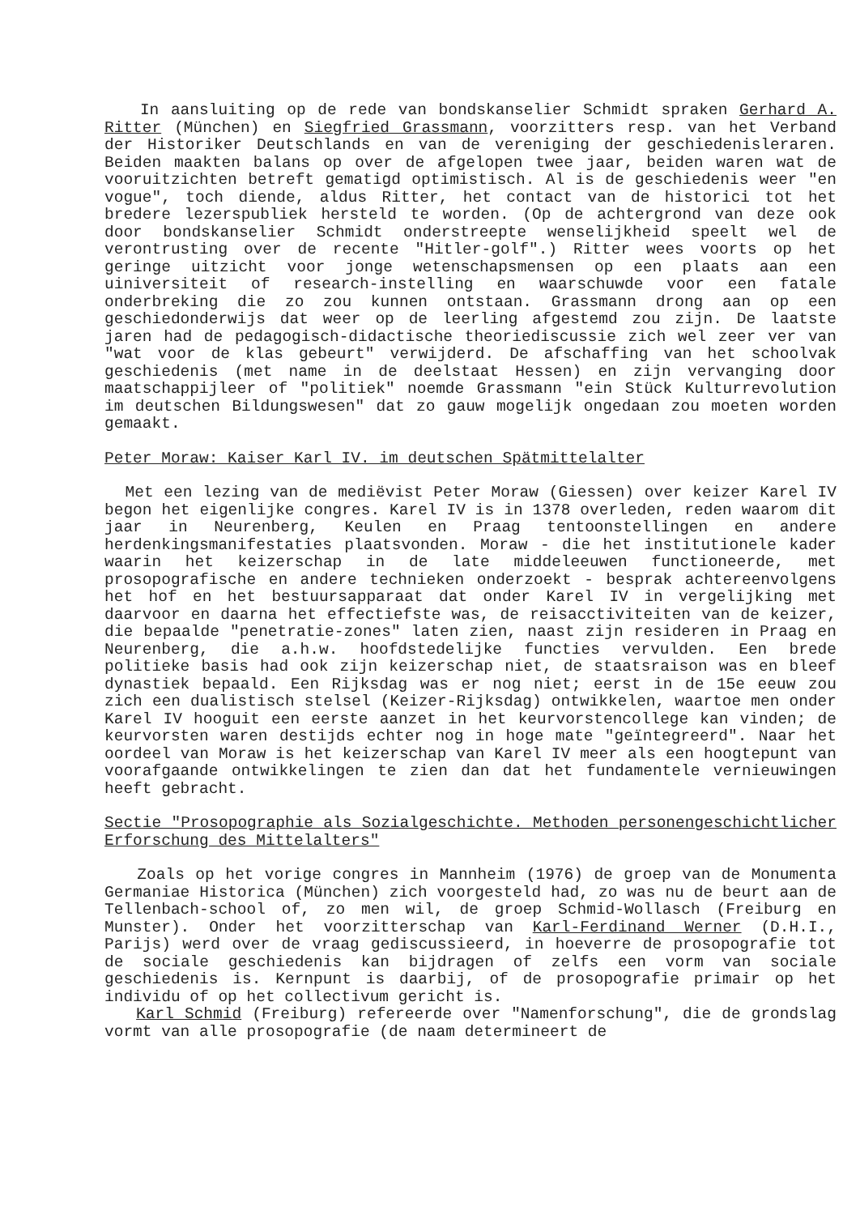In aansluiting op de rede van bondskanselier Schmidt spraken Gerhard A. Ritter (München) en Siegfried Grassmann, voorzitters resp. van het Verband der Historiker Deutschlands en van de vereniging der geschiedenisleraren. Beiden maakten balans op over de afgelopen twee jaar, beiden waren wat de vooruitzichten betreft gematigd optimistisch. Al is de geschiedenis weer "en vogue", toch diende, aldus Ritter, het contact van de historici tot het bredere lezerspubliek hersteld te worden. (Op de achtergrond van deze ook door bondskanselier Schmidt onderstreepte wenselijkheid speelt wel de verontrusting over de recente "Hitler-golf".) Ritter wees voorts op het geringe uitzicht voor jonge wetenschapsmensen op een plaats aan een uiniversiteit of research-instelling en waarschuwde voor een fatale onderbreking die zo zou kunnen ontstaan. Grassmann drong aan op een geschiedonderwijs dat weer op de leerling afgestemd zou zijn. De laatste jaren had de pedagogisch-didactische theoriediscussie zich wel zeer ver van "wat voor de klas gebeurt" verwijderd. De afschaffing van het schoolvak geschiedenis (met name in de deelstaat Hessen) en zijn vervanging door maatschappijleer of "politiek" noemde Grassmann "ein Stück Kulturrevolution im deutschen Bildungswesen" dat zo gauw mogelijk ongedaan zou moeten worden gemaakt.
Peter Moraw: Kaiser Karl IV. im deutschen Spätmittelalter
Met een lezing van de mediëvist Peter Moraw (Giessen) over keizer Karel IV begon het eigenlijke congres. Karel IV is in 1378 overleden, reden waarom dit jaar in Neurenberg, Keulen en Praag tentoonstellingen en andere herdenkingsmanifestaties plaatsvonden. Moraw - die het institutionele kader waarin het keizerschap in de late middeleeuwen functioneerde, met prosopografische en andere technieken onderzoekt - besprak achtereenvolgens het hof en het bestuursapparaat dat onder Karel IV in vergelijking met daarvoor en daarna het effectiefste was, de reisacctiviteiten van de keizer, die bepaalde "penetratie-zones" laten zien, naast zijn resideren in Praag en Neurenberg, die a.h.w. hoofdstedelijke functies vervulden. Een brede politieke basis had ook zijn keizerschap niet, de staatsraison was en bleef dynastiek bepaald. Een Rijksdag was er nog niet; eerst in de 15e eeuw zou zich een dualistisch stelsel (Keizer-Rijksdag) ontwikkelen, waartoe men onder Karel IV hooguit een eerste aanzet in het keurvorstencollege kan vinden; de keurvorsten waren destijds echter nog in hoge mate "geïntegreerd". Naar het oordeel van Moraw is het keizerschap van Karel IV meer als een hoogtepunt van voorafgaande ontwikkelingen te zien dan dat het fundamentele vernieuwingen heeft gebracht.
Sectie "Prosopographie als Sozialgeschichte. Methoden personengeschichtlicher Erforschung des Mittelalters"
Zoals op het vorige congres in Mannheim (1976) de groep van de Monumenta Germaniae Historica (München) zich voorgesteld had, zo was nu de beurt aan de Tellenbach-school of, zo men wil, de groep Schmid-Wollasch (Freiburg en Munster). Onder het voorzitterschap van Karl-Ferdinand Werner (D.H.I., Parijs) werd over de vraag gediscussieerd, in hoeverre de prosopografie tot de sociale geschiedenis kan bijdragen of zelfs een vorm van sociale geschiedenis is. Kernpunt is daarbij, of de prosopografie primair op het individu of op het collectivum gericht is.
Karl Schmid (Freiburg) refereerde over "Namenforschung", die de grondslag vormt van alle prosopografie (de naam determineert de